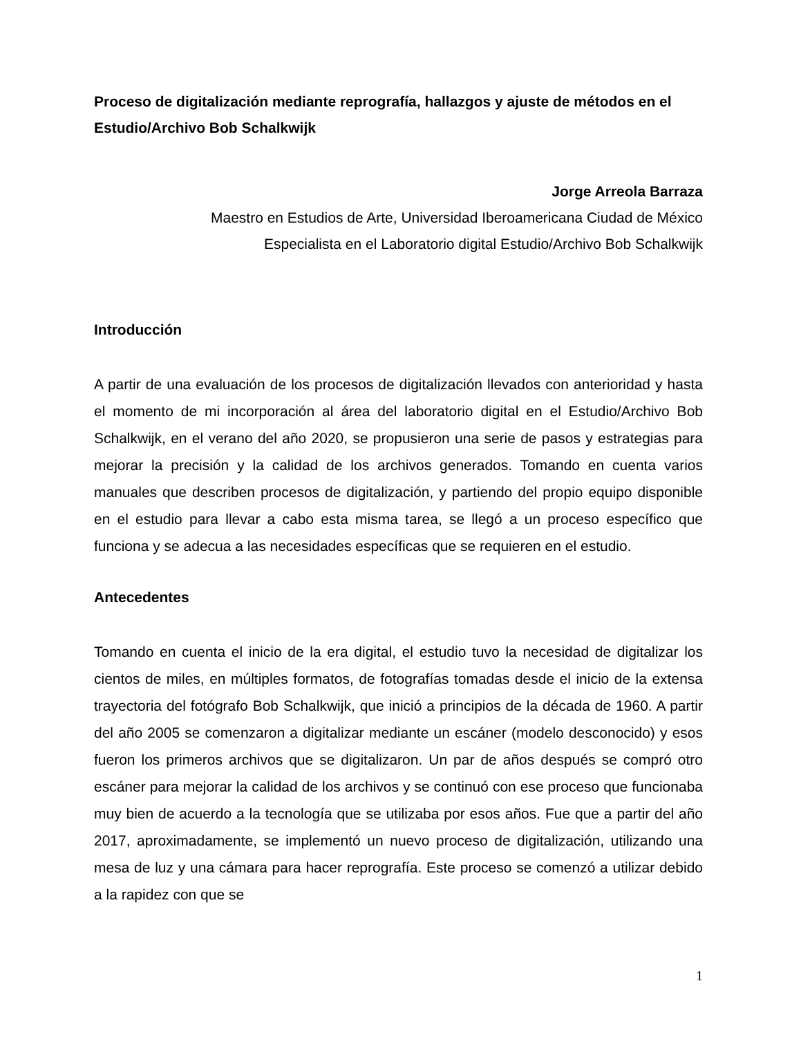Proceso de digitalización mediante reprografía, hallazgos y ajuste de métodos en el Estudio/Archivo Bob Schalkwijk
Jorge Arreola Barraza
Maestro en Estudios de Arte, Universidad Iberoamericana Ciudad de México
Especialista en el Laboratorio digital Estudio/Archivo Bob Schalkwijk
Introducción
A partir de una evaluación de los procesos de digitalización llevados con anterioridad y hasta el momento de mi incorporación al área del laboratorio digital en el Estudio/Archivo Bob Schalkwijk, en el verano del año 2020, se propusieron una serie de pasos y estrategias para mejorar la precisión y la calidad de los archivos generados. Tomando en cuenta varios manuales que describen procesos de digitalización, y partiendo del propio equipo disponible en el estudio para llevar a cabo esta misma tarea, se llegó a un proceso específico que funciona y se adecua a las necesidades específicas que se requieren en el estudio.
Antecedentes
Tomando en cuenta el inicio de la era digital, el estudio tuvo la necesidad de digitalizar los cientos de miles, en múltiples formatos, de fotografías tomadas desde el inicio de la extensa trayectoria del fotógrafo Bob Schalkwijk, que inició a principios de la década de 1960. A partir del año 2005 se comenzaron a digitalizar mediante un escáner (modelo desconocido) y esos fueron los primeros archivos que se digitalizaron. Un par de años después se compró otro escáner para mejorar la calidad de los archivos y se continuó con ese proceso que funcionaba muy bien de acuerdo a la tecnología que se utilizaba por esos años. Fue que a partir del año 2017, aproximadamente, se implementó un nuevo proceso de digitalización, utilizando una mesa de luz y una cámara para hacer reprografía. Este proceso se comenzó a utilizar debido a la rapidez con que se
1